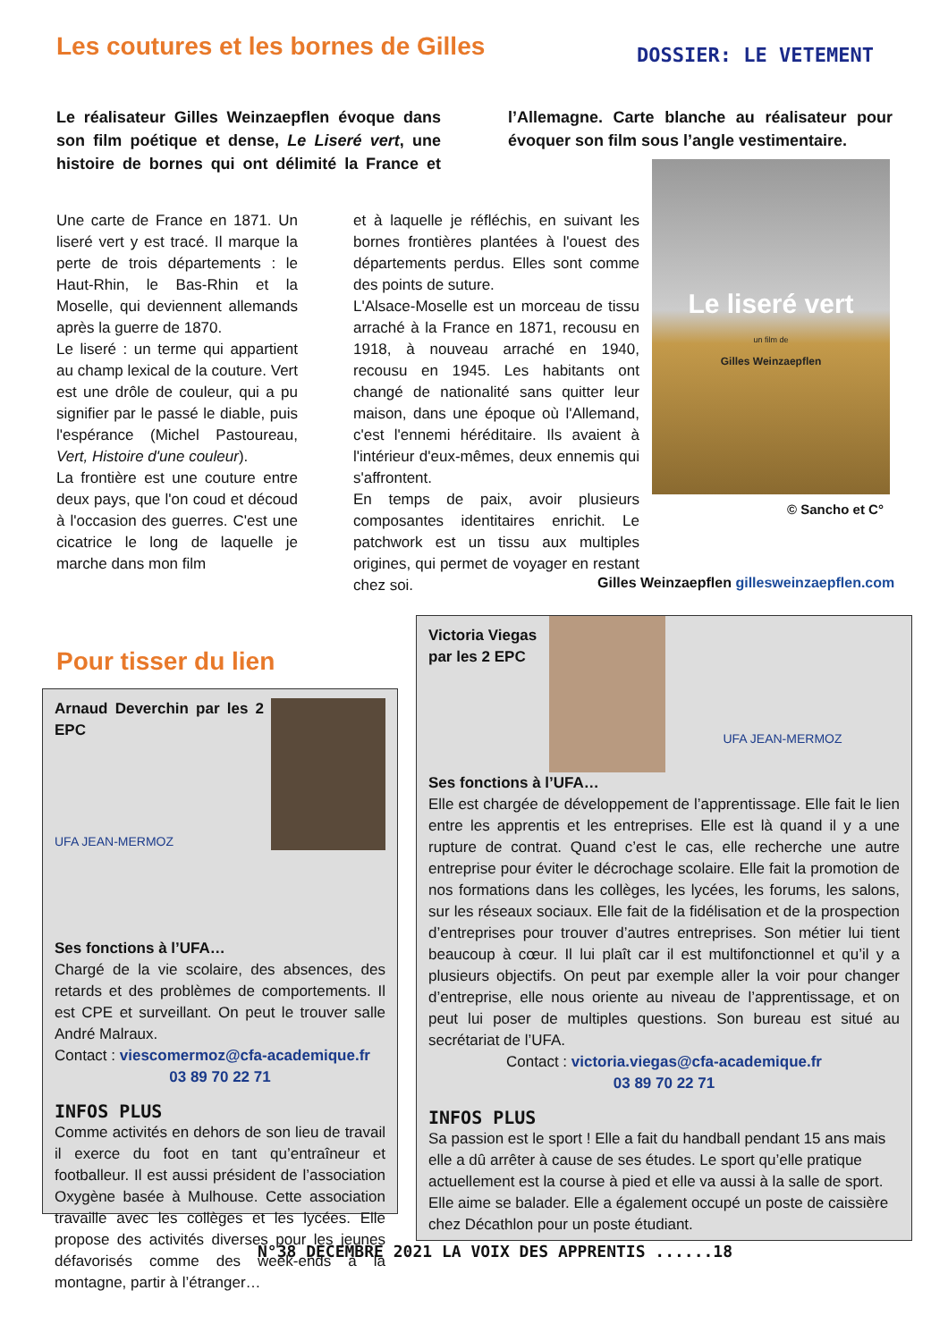Les coutures et les bornes de Gilles
DOSSIER: LE VETEMENT
Le réalisateur Gilles Weinzaepflen évoque dans son film poétique et dense, Le Liseré vert, une histoire de bornes qui ont délimité la France et l’Allemagne. Carte blanche au réalisateur pour évoquer son film sous l’angle vestimentaire.
Une carte de France en 1871. Un liseré vert y est tracé. Il marque la perte de trois départements : le Haut-Rhin, le Bas-Rhin et la Moselle, qui deviennent allemands après la guerre de 1870.
Le liseré : un terme qui appartient au champ lexical de la couture. Vert est une drôle de couleur, qui a pu signifier par le passé le diable, puis l'espérance (Michel Pastoureau, Vert, Histoire d'une couleur).
La frontière est une couture entre deux pays, que l'on coud et découd à l'occasion des guerres. C'est une cicatrice le long de laquelle je marche dans mon film
et à laquelle je réfléchis, en suivant les bornes frontières plantées à l'ouest des départements perdus. Elles sont comme des points de suture.
L'Alsace-Moselle est un morceau de tissu arraché à la France en 1871, recousu en 1918, à nouveau arraché en 1940, recousu en 1945. Les habitants ont changé de nationalité sans quitter leur maison, dans une époque où l'Allemand, c'est l'ennemi héréditaire. Ils avaient à l'intérieur d'eux-mêmes, deux ennemis qui s'affrontent.
En temps de paix, avoir plusieurs composantes identitaires enrichit. Le patchwork est un tissu aux multiples origines, qui permet de voyager en restant chez soi.
Le liseré vert
un film de
Gilles Weinzaepflen
© Sancho et C°
Gilles Weinzaepflen gillesweinzaepflen.com
Pour tisser du lien
Arnaud Deverchin par les 2 EPC
UFA JEAN-MERMOZ
Ses fonctions à l’UFA…
Chargé de la vie scolaire, des absences, des retards et des problèmes de comportements. Il est CPE et surveillant. On peut le trouver salle André Malraux.
Contact : viescomermoz@cfa-academique.fr
03 89 70 22 71
INFOS PLUS
Comme activités en dehors de son lieu de travail il exerce du foot en tant qu’entraîneur et footballeur. Il est aussi président de l’association Oxygène basée à Mulhouse. Cette association travaille avec les collèges et les lycées. Elle propose des activités diverses pour les jeunes défavorisés comme des week-ends à la montagne, partir à l’étranger…
Victoria Viegas
par les 2 EPC
UFA JEAN-MERMOZ
Ses fonctions à l’UFA…
Elle est chargée de développement de l’apprentissage. Elle fait le lien entre les apprentis et les entreprises. Elle est là quand il y a une rupture de contrat. Quand c’est le cas, elle recherche une autre entreprise pour éviter le décrochage scolaire. Elle fait la promotion de nos formations dans les collèges, les lycées, les forums, les salons, sur les réseaux sociaux. Elle fait de la fidélisation et de la prospection d’entreprises pour trouver d’autres entreprises. Son métier lui tient beaucoup à cœur. Il lui plaît car il est multifonctionnel et qu’il y a plusieurs objectifs. On peut par exemple aller la voir pour changer d’entreprise, elle nous oriente au niveau de l’apprentissage, et on peut lui poser de multiples questions. Son bureau est situé au secrétariat de l’UFA.
Contact : victoria.viegas@cfa-academique.fr
03 89 70 22 71
INFOS PLUS
Sa passion est le sport ! Elle a fait du handball pendant 15 ans mais elle a dû arrêter à cause de ses études. Le sport qu’elle pratique actuellement est la course à pied et elle va aussi à la salle de sport. Elle aime se balader. Elle a également occupé un poste de caissière chez Décathlon pour un poste étudiant.
N°38 DECEMBRE 2021 LA VOIX DES APPRENTIS ......18